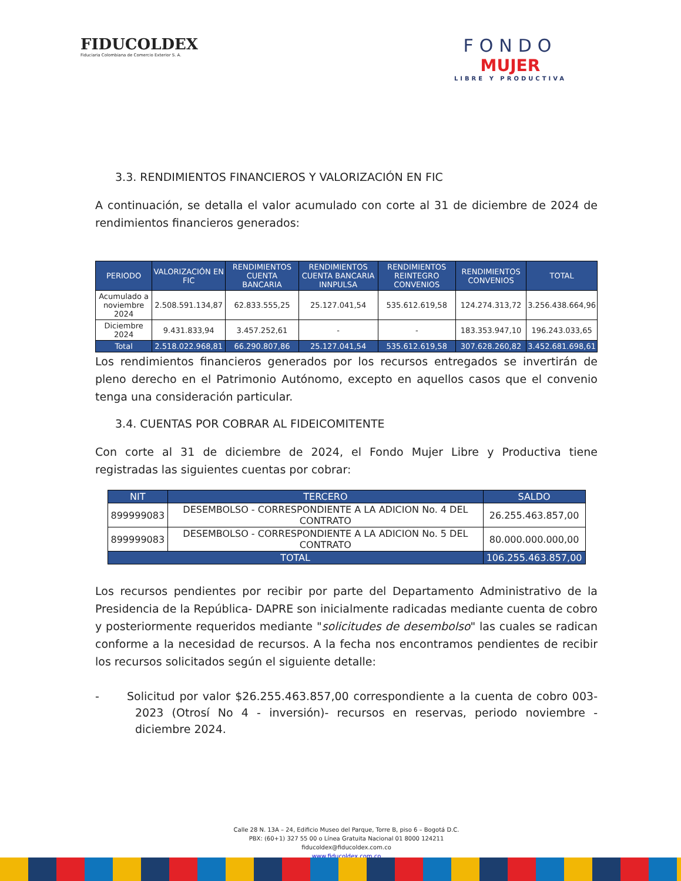FIDUCOLDEX
Fiduciaria Colombiana de Comercio Exterior S. A.
FONDO
MUJER
LIBRE Y PRODUCTIVA
3.3. RENDIMIENTOS FINANCIEROS Y VALORIZACIÓN EN FIC
A continuación, se detalla el valor acumulado con corte al 31 de diciembre de 2024 de rendimientos financieros generados:
| PERIODO | VALORIZACIÓN EN FIC | RENDIMIENTOS CUENTA BANCARIA | RENDIMIENTOS CUENTA BANCARIA INNPULSA | RENDIMIENTOS REINTEGRO CONVENIOS | RENDIMIENTOS CONVENIOS | TOTAL |
| --- | --- | --- | --- | --- | --- | --- |
| Acumulado a noviembre 2024 | 2.508.591.134,87 | 62.833.555,25 | 25.127.041,54 | 535.612.619,58 | 124.274.313,72 | 3.256.438.664,96 |
| Diciembre 2024 | 9.431.833,94 | 3.457.252,61 | - | - | 183.353.947,10 | 196.243.033,65 |
| Total | 2.518.022.968,81 | 66.290.807,86 | 25.127.041,54 | 535.612.619,58 | 307.628.260,82 | 3.452.681.698,61 |
Los rendimientos financieros generados por los recursos entregados se invertirán de pleno derecho en el Patrimonio Autónomo, excepto en aquellos casos que el convenio tenga una consideración particular.
3.4. CUENTAS POR COBRAR AL FIDEICOMITENTE
Con corte al 31 de diciembre de 2024, el Fondo Mujer Libre y Productiva tiene registradas las siguientes cuentas por cobrar:
| NIT | TERCERO | SALDO |
| --- | --- | --- |
| 899999083 | DESEMBOLSO - CORRESPONDIENTE A LA ADICION No. 4 DEL CONTRATO | 26.255.463.857,00 |
| 899999083 | DESEMBOLSO - CORRESPONDIENTE A LA ADICION No. 5 DEL CONTRATO | 80.000.000.000,00 |
| TOTAL | | 106.255.463.857,00 |
Los recursos pendientes por recibir por parte del Departamento Administrativo de la Presidencia de la República- DAPRE son inicialmente radicadas mediante cuenta de cobro y posteriormente requeridos mediante "solicitudes de desembolso" las cuales se radican conforme a la necesidad de recursos. A la fecha nos encontramos pendientes de recibir los recursos solicitados según el siguiente detalle:
- Solicitud por valor $26.255.463.857,00 correspondiente a la cuenta de cobro 003-2023 (Otrosí No 4 - inversión)- recursos en reservas, periodo noviembre - diciembre 2024.
Calle 28 N. 13A – 24, Edificio Museo del Parque, Torre B, piso 6 – Bogotá D.C.
PBX: (60+1) 327 55 00 o Línea Gratuita Nacional 01 8000 124211
fiducoldex@fiducoldex.com.co
www.fiducoldex.com.co